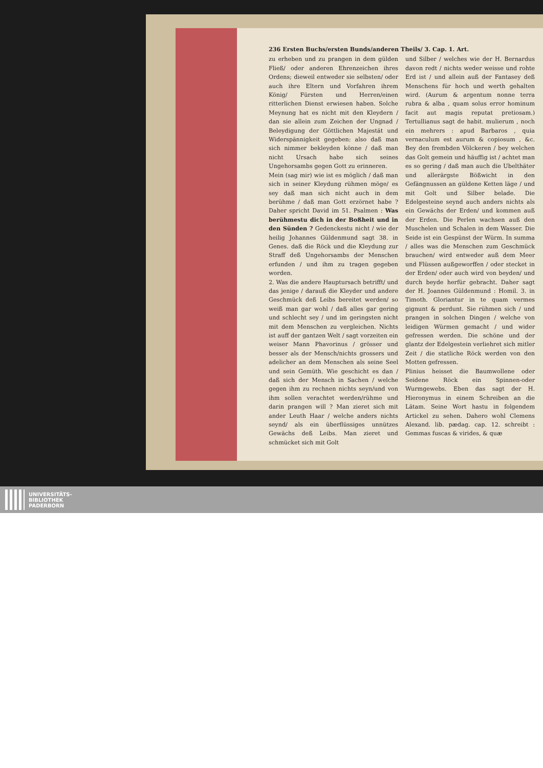236 Ersten Buchs/ersten Bunds/anderen Theils/ 3. Cap. 1. Art.
zu erheben und zu prangen in dem gülden Fließ/ oder anderen Ehrenzeichen ihres Ordens; dieweil entweder sie selbsten/ oder auch ihre Eltern und Vorfahren ihrem König/ Fürsten und Herren/einen ritterlichen Dienst erwiesen haben. Solche Meynung hat es nicht mit den Kleydern / dan sie allein zum Zeichen der Ungnad / Beleydigung der Göttlichen Majestät und Widerspännigkeit gegeben: also daß man sich nimmer bekleyden könne / daß man nicht Ursach habe sich seines Ungehorsambs gegen Gott zu erinneren.
Mein (sag mir) wie ist es möglich / daß man sich in seiner Kleydung rühmen möge/ es sey daß man sich nicht auch in dem berühme / daß man Gott erzörnet habe ? Daher spricht David im 51. Psalmen : Was berühmestu dich in der Boßheit und in den Sünden ? Gedenckestu nicht / wie der heilig Johannes Güldenmund sagt 38. in Genes. daß die Röck und die Kleydung zur Straff deß Ungehorsambs der Menschen erfunden / und ihm zu tragen gegeben worden.
2. Was die andere Hauptursach betrifft/ und das jenige / darauß die Kleyder und andere Geschmück deß Leibs bereitet werden/ so weiß man gar wohl / daß alles gar gering und schlecht sey / und im geringsten nicht mit dem Menschen zu vergleichen. Nichts ist auff der gantzen Welt / sagt vorzeiten ein weiser Mann Phavorinus / grösser und besser als der Mensch/nichts grossers und adelicher an dem Menschen als seine Seel und sein Gemüth. Wie geschicht es dan / daß sich der Mensch in Sachen / welche gegen ihm zu rechnen nichts seyn/und von ihm sollen verachtet werden/rühme und darin prangen will ? Man zieret sich mit ander Leuth Haar / welche anders nichts seynd/ als ein überflüssiges unnützes Gewächs deß Leibs. Man zieret und schmücket sich mit Golt
und Silber / welches wie der H. Bernardus davon redt / nichts weder weisse und rohte Erd ist / und allein auß der Fantasey deß Menschens für hoch und werth gehalten wird. (Aurum & argentum nonne terra rubra & alba , quam solus error hominum facit aut magis reputat pretiosam.) Tertullianus sagt de habit. mulierum , noch ein mehrers : apud Barbaros , quia vernaculum est aurum & copiosum , &c. Bey den frembden Völckeren / bey welchen das Golt gemein und häuffig ist / achtet man es so gering / daß man auch die Ubelthäter und allerärgste Bößwicht in den Gefängnussen an güldene Ketten läge / und mit Golt und Silber belade. Die Edelgesteine seynd auch anders nichts als ein Gewächs der Erden/ und kommen auß der Erden. Die Perlen wachsen auß den Muschelen und Schalen in dem Wasser. Die Seide ist ein Gespünst der Würm. In summa / alles was die Menschen zum Geschmück brauchen/ wird entweder auß dem Meer und Flüssen außgeworffen / oder stecket in der Erden/ oder auch wird von beyden/ und durch beyde herfür gebracht. Daher sagt der H. Joannes Güldenmund : Homil. 3. in Timoth. Gloriantur in te quam vermes gignunt & perdunt. Sie rühmen sich / und prangen in solchen Dingen / welche von leidigen Würmen gemacht / und wider gefressen werden. Die schöne und der glantz der Edelgestein verliehret sich mitler Zeit / die statliche Röck werden von den Motten gefressen.
Plinius heisset die Baumwollene oder Seidene Röck ein Spinnen-oder Wurmgewebs. Eben das sagt der H. Hieronymus in einem Schreiben an die Lätam. Seine Wort hastu in folgendem Artickel zu sehen. Dahero wohl Clemens Alexand. lib. pædag. cap. 12. schreibt : Gemmas fuscas & virides, & quæ
UNIVERSITÄTS-
BIBLIOTHEK
PADERBORN